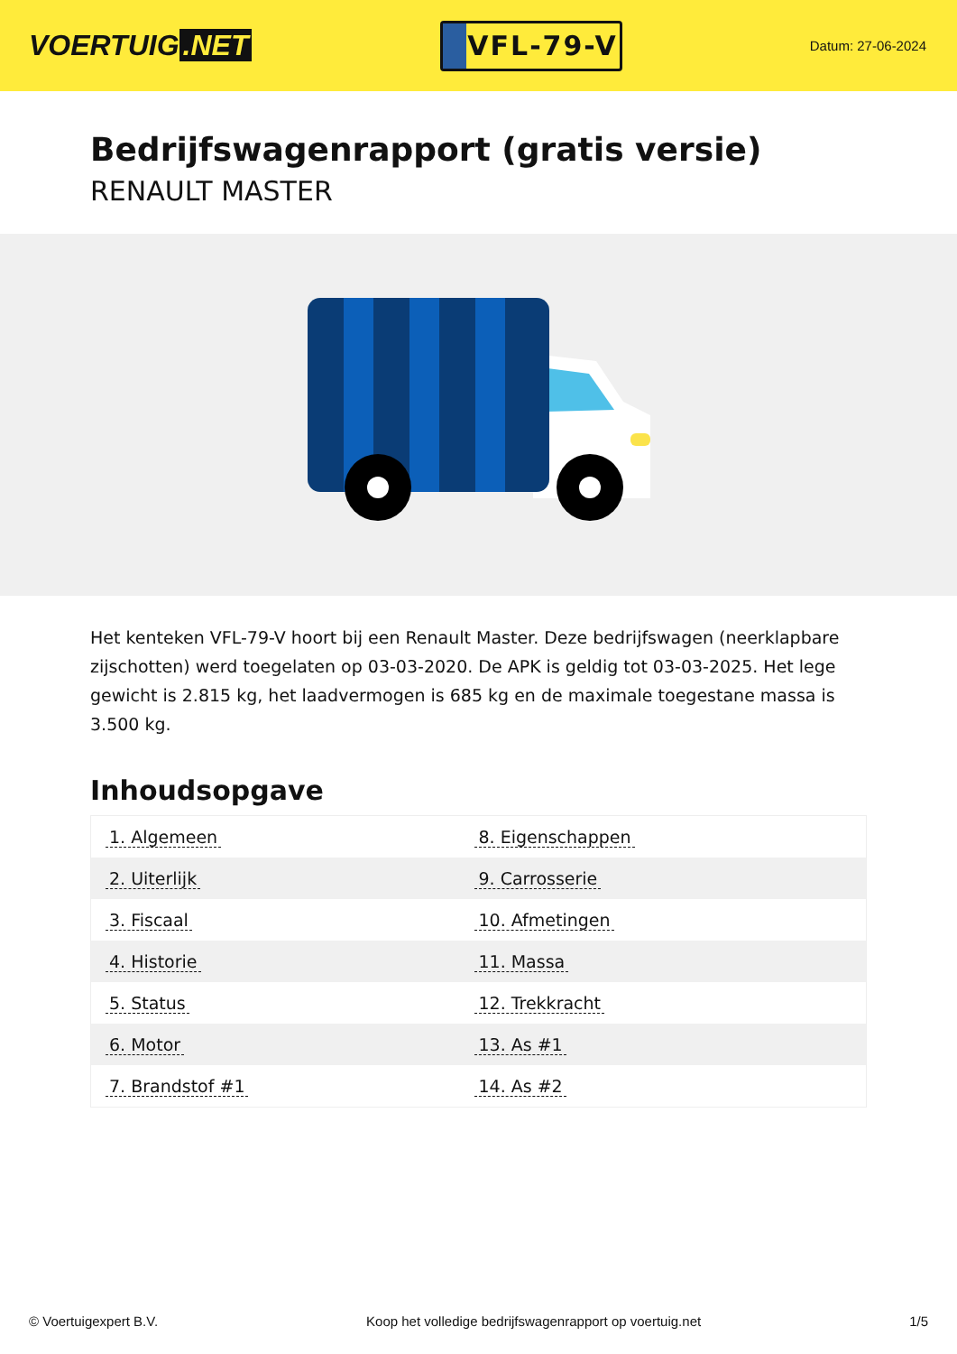VOERTUIG.NET
VFL-79-V
Datum: 27-06-2024
Bedrijfswagenrapport (gratis versie)
RENAULT MASTER
Het kenteken VFL-79-V hoort bij een Renault Master. Deze bedrijfswagen (neerklapbare zijschotten) werd toegelaten op 03-03-2020. De APK is geldig tot 03-03-2025. Het lege gewicht is 2.815 kg, het laadvermogen is 685 kg en de maximale toegestane massa is 3.500 kg.
Inhoudsopgave
| 1. Algemeen | 8. Eigenschappen |
| 2. Uiterlijk | 9. Carrosserie |
| 3. Fiscaal | 10. Afmetingen |
| 4. Historie | 11. Massa |
| 5. Status | 12. Trekkracht |
| 6. Motor | 13. As #1 |
| 7. Brandstof #1 | 14. As #2 |
© Voertuigexpert B.V. Koop het volledige bedrijfswagenrapport op voertuig.net 1/5